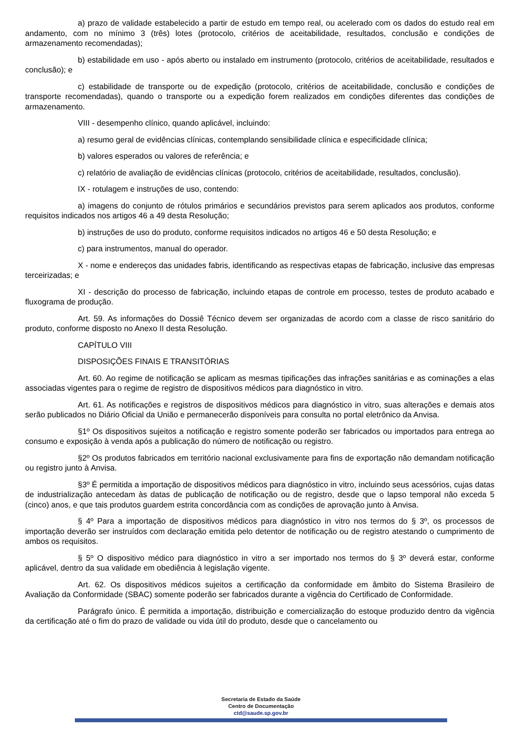a) prazo de validade estabelecido a partir de estudo em tempo real, ou acelerado com os dados do estudo real em andamento, com no mínimo 3 (três) lotes (protocolo, critérios de aceitabilidade, resultados, conclusão e condições de armazenamento recomendadas);
b) estabilidade em uso - após aberto ou instalado em instrumento (protocolo, critérios de aceitabilidade, resultados e conclusão); e
c) estabilidade de transporte ou de expedição (protocolo, critérios de aceitabilidade, conclusão e condições de transporte recomendadas), quando o transporte ou a expedição forem realizados em condições diferentes das condições de armazenamento.
VIII - desempenho clínico, quando aplicável, incluindo:
a) resumo geral de evidências clínicas, contemplando sensibilidade clínica e especificidade clínica;
b) valores esperados ou valores de referência; e
c) relatório de avaliação de evidências clínicas (protocolo, critérios de aceitabilidade, resultados, conclusão).
IX - rotulagem e instruções de uso, contendo:
a) imagens do conjunto de rótulos primários e secundários previstos para serem aplicados aos produtos, conforme requisitos indicados nos artigos 46 a 49 desta Resolução;
b) instruções de uso do produto, conforme requisitos indicados no artigos 46 e 50 desta Resolução; e
c) para instrumentos, manual do operador.
X - nome e endereços das unidades fabris, identificando as respectivas etapas de fabricação, inclusive das empresas terceirizadas; e
XI - descrição do processo de fabricação, incluindo etapas de controle em processo, testes de produto acabado e fluxograma de produção.
Art. 59. As informações do Dossiê Técnico devem ser organizadas de acordo com a classe de risco sanitário do produto, conforme disposto no Anexo II desta Resolução.
CAPÍTULO VIII
DISPOSIÇÕES FINAIS E TRANSITÓRIAS
Art. 60. Ao regime de notificação se aplicam as mesmas tipificações das infrações sanitárias e as cominações a elas associadas vigentes para o regime de registro de dispositivos médicos para diagnóstico in vitro.
Art. 61. As notificações e registros de dispositivos médicos para diagnóstico in vitro, suas alterações e demais atos serão publicados no Diário Oficial da União e permanecerão disponíveis para consulta no portal eletrônico da Anvisa.
§1º Os dispositivos sujeitos a notificação e registro somente poderão ser fabricados ou importados para entrega ao consumo e exposição à venda após a publicação do número de notificação ou registro.
§2º Os produtos fabricados em território nacional exclusivamente para fins de exportação não demandam notificação ou registro junto à Anvisa.
§3º É permitida a importação de dispositivos médicos para diagnóstico in vitro, incluindo seus acessórios, cujas datas de industrialização antecedam às datas de publicação de notificação ou de registro, desde que o lapso temporal não exceda 5 (cinco) anos, e que tais produtos guardem estrita concordância com as condições de aprovação junto à Anvisa.
§ 4º Para a importação de dispositivos médicos para diagnóstico in vitro nos termos do § 3º, os processos de importação deverão ser instruídos com declaração emitida pelo detentor de notificação ou de registro atestando o cumprimento de ambos os requisitos.
§ 5º O dispositivo médico para diagnóstico in vitro a ser importado nos termos do § 3º deverá estar, conforme aplicável, dentro da sua validade em obediência à legislação vigente.
Art. 62. Os dispositivos médicos sujeitos a certificação da conformidade em âmbito do Sistema Brasileiro de Avaliação da Conformidade (SBAC) somente poderão ser fabricados durante a vigência do Certificado de Conformidade.
Parágrafo único. É permitida a importação, distribuição e comercialização do estoque produzido dentro da vigência da certificação até o fim do prazo de validade ou vida útil do produto, desde que o cancelamento ou
Secretaria de Estado da Saúde
Centro de Documentação
ctd@saude.sp.gov.br